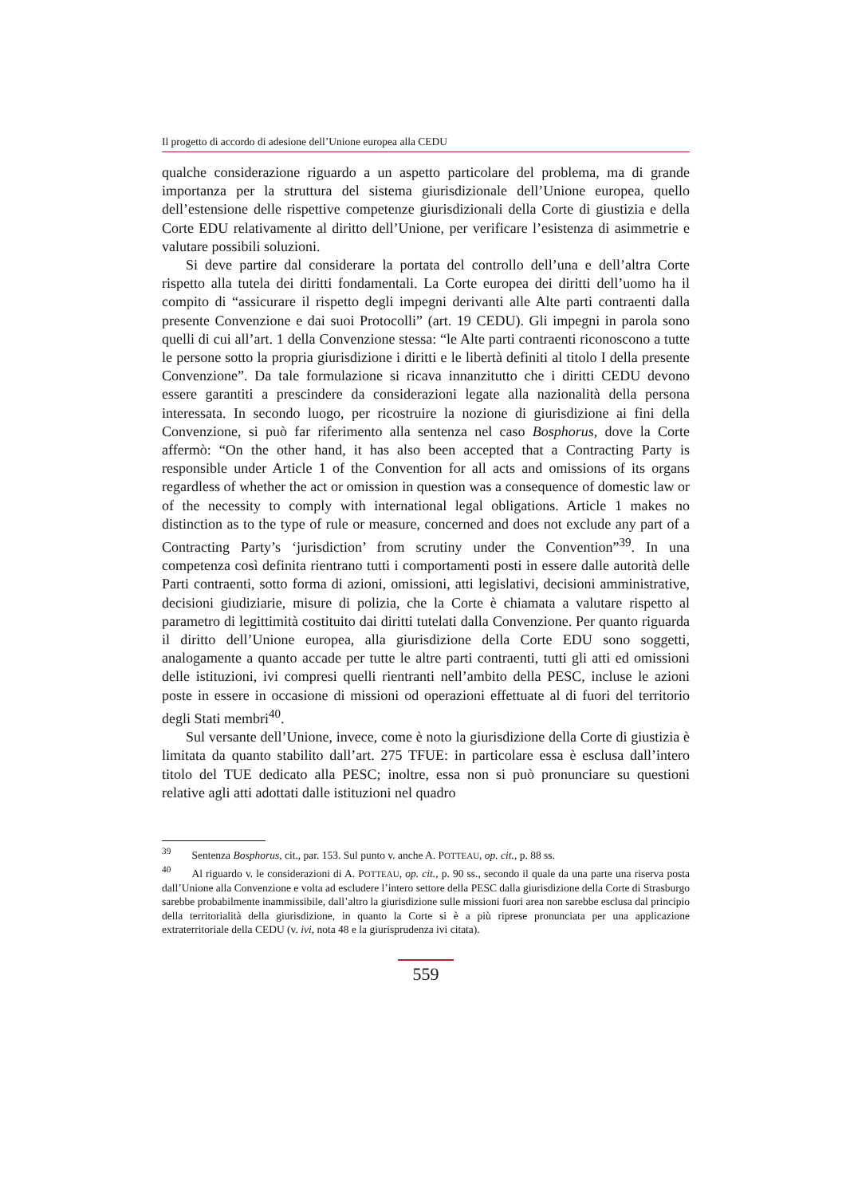Il progetto di accordo di adesione dell’Unione europea alla CEDU
qualche considerazione riguardo a un aspetto particolare del problema, ma di grande importanza per la struttura del sistema giurisdizionale dell’Unione europea, quello dell’estensione delle rispettive competenze giurisdizionali della Corte di giustizia e della Corte EDU relativamente al diritto dell’Unione, per verificare l’esistenza di asimmetrie e valutare possibili soluzioni.
Si deve partire dal considerare la portata del controllo dell’una e dell’altra Corte rispetto alla tutela dei diritti fondamentali. La Corte europea dei diritti dell’uomo ha il compito di “assicurare il rispetto degli impegni derivanti alle Alte parti contraenti dalla presente Convenzione e dai suoi Protocolli” (art. 19 CEDU). Gli impegni in parola sono quelli di cui all’art. 1 della Convenzione stessa: “le Alte parti contraenti riconoscono a tutte le persone sotto la propria giurisdizione i diritti e le libertà definiti al titolo I della presente Convenzione”. Da tale formulazione si ricava innanzitutto che i diritti CEDU devono essere garantiti a prescindere da considerazioni legate alla nazionalità della persona interessata. In secondo luogo, per ricostruire la nozione di giurisdizione ai fini della Convenzione, si può far riferimento alla sentenza nel caso Bosphorus, dove la Corte affermò: “On the other hand, it has also been accepted that a Contracting Party is responsible under Article 1 of the Convention for all acts and omissions of its organs regardless of whether the act or omission in question was a consequence of domestic law or of the necessity to comply with international legal obligations. Article 1 makes no distinction as to the type of rule or measure, concerned and does not exclude any part of a Contracting Party’s ‘jurisdiction’ from scrutiny under the Convention”<sup>39</sup>. In una competenza così definita rientrano tutti i comportamenti posti in essere dalle autorità delle Parti contraenti, sotto forma di azioni, omissioni, atti legislativi, decisioni amministrative, decisioni giudiziarie, misure di polizia, che la Corte è chiamata a valutare rispetto al parametro di legittimità costituito dai diritti tutelati dalla Convenzione. Per quanto riguarda il diritto dell’Unione europea, alla giurisdizione della Corte EDU sono soggetti, analogamente a quanto accade per tutte le altre parti contraenti, tutti gli atti ed omissioni delle istituzioni, ivi compresi quelli rientranti nell’ambito della PESC, incluse le azioni poste in essere in occasione di missioni od operazioni effettuate al di fuori del territorio degli Stati membri<sup>40</sup>.
Sul versante dell’Unione, invece, come è noto la giurisdizione della Corte di giustizia è limitata da quanto stabilito dall’art. 275 TFUE: in particolare essa è esclusa dall’intero titolo del TUE dedicato alla PESC; inoltre, essa non si può pronunciare su questioni relative agli atti adottati dalle istituzioni nel quadro
<sup>39</sup> Sentenza Bosphorus, cit., par. 153. Sul punto v. anche A. POTTEAU, op. cit., p. 88 ss.
<sup>40</sup> Al riguardo v. le considerazioni di A. POTTEAU, op. cit., p. 90 ss., secondo il quale da una parte una riserva posta dall’Unione alla Convenzione e volta ad escludere l’intero settore della PESC dalla giurisdizione della Corte di Strasburgo sarebbe probabilmente inammissibile, dall’altro la giurisdizione sulle missioni fuori area non sarebbe esclusa dal principio della territorialità della giurisdizione, in quanto la Corte si è a più riprese pronunciata per una applicazione extraterritoriale della CEDU (v. ivi, nota 48 e la giurisprudenza ivi citata).
559